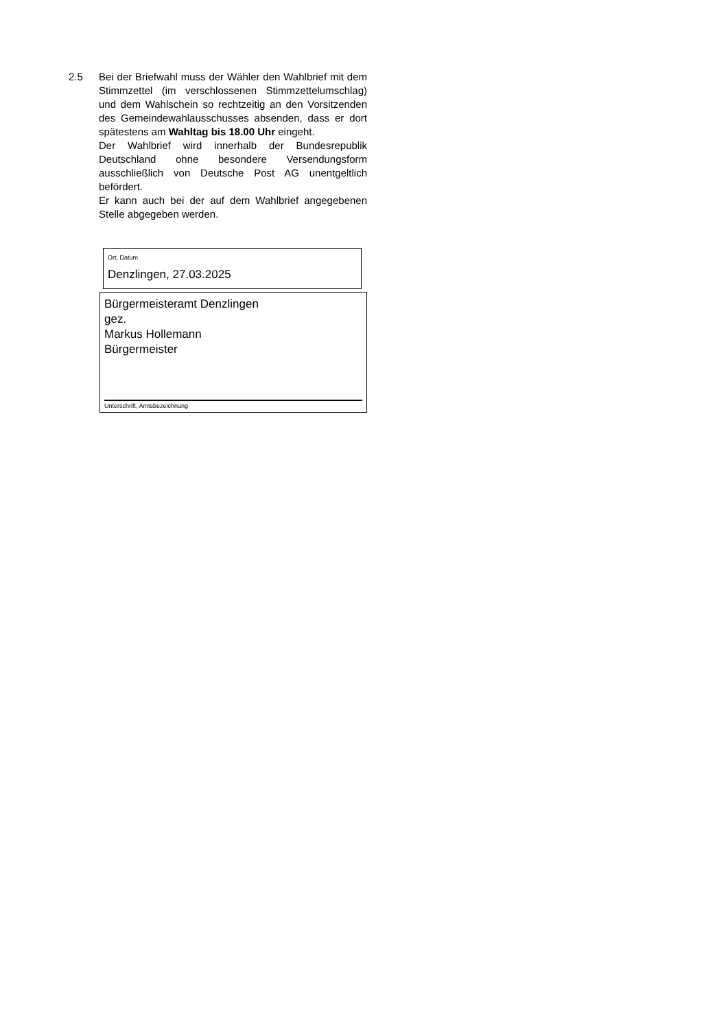2.5 Bei der Briefwahl muss der Wähler den Wahlbrief mit dem Stimmzettel (im verschlossenen Stimmzettelumschlag) und dem Wahlschein so rechtzeitig an den Vorsitzenden des Gemeindewahlausschusses absenden, dass er dort spätestens am Wahltag bis 18.00 Uhr eingeht.
Der Wahlbrief wird innerhalb der Bundesrepublik Deutschland ohne besondere Versendungsform ausschließlich von Deutsche Post AG unentgeltlich befördert.
Er kann auch bei der auf dem Wahlbrief angegebenen Stelle abgegeben werden.
Ort, Datum
Denzlingen, 27.03.2025
Bürgermeisteramt Denzlingen
gez.
Markus Hollemann
Bürgermeister
Unterschrift, Amtsbezeichnung